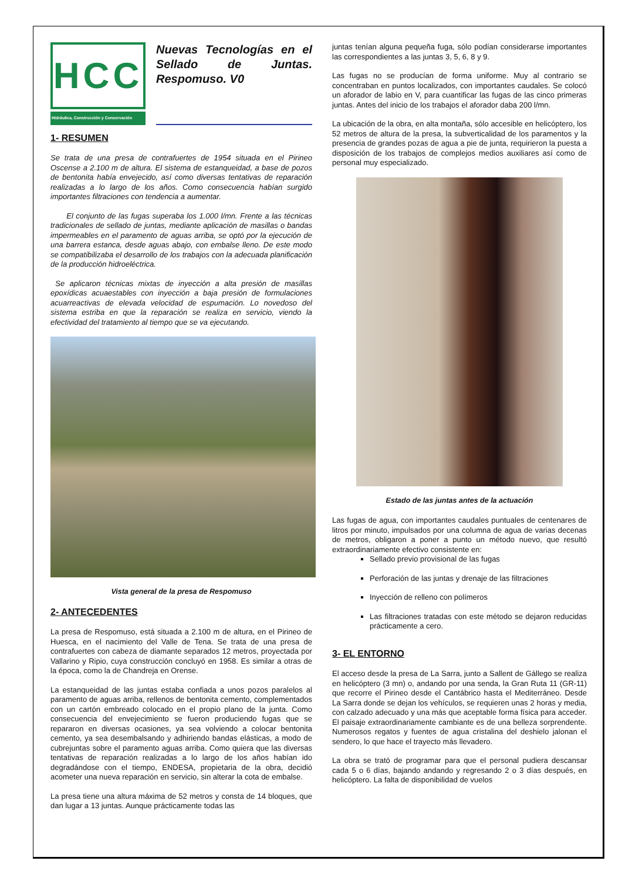HCC
Hidráulica, Construcción y Conservación
Nuevas Tecnologías en el Sellado de Juntas. Respomuso. V0
1- RESUMEN
Se trata de una presa de contrafuertes de 1954 situada en el Pirineo Oscense a 2.100 m de altura. El sistema de estanqueidad, a base de pozos de bentonita había envejecido, así como diversas tentativas de reparación realizadas a lo largo de los años. Como consecuencia habían surgido importantes filtraciones con tendencia a aumentar.
El conjunto de las fugas superaba los 1.000 l/mn. Frente a las técnicas tradicionales de sellado de juntas, mediante aplicación de masillas o bandas impermeables en el paramento de aguas arriba, se optó por la ejecución de una barrera estanca, desde aguas abajo, con embalse lleno. De este modo se compatibilizaba el desarrollo de los trabajos con la adecuada planificación de la producción hidroeléctrica.
Se aplicaron técnicas mixtas de inyección a alta presión de masillas epoxídicas acuaestables con inyección a baja presión de formulaciones acuarreactivas de elevada velocidad de espumación. Lo novedoso del sistema estriba en que la reparación se realiza en servicio, viendo la efectividad del tratamiento al tiempo que se va ejecutando.
Vista general de la presa de Respomuso
2- ANTECEDENTES
La presa de Respomuso, está situada a 2.100 m de altura, en el Pirineo de Huesca, en el nacimiento del Valle de Tena. Se trata de una presa de contrafuertes con cabeza de diamante separados 12 metros, proyectada por Vallarino y Ripio, cuya construcción concluyó en 1958. Es similar a otras de la época, como la de Chandreja en Orense.
La estanqueidad de las juntas estaba confiada a unos pozos paralelos al paramento de aguas arriba, rellenos de bentonita cemento, complementados con un cartón embreado colocado en el propio plano de la junta. Como consecuencia del envejecimiento se fueron produciendo fugas que se repararon en diversas ocasiones, ya sea volviendo a colocar bentonita cemento, ya sea desembalsando y adhiriendo bandas elásticas, a modo de cubrejuntas sobre el paramento aguas arriba. Como quiera que las diversas tentativas de reparación realizadas a lo largo de los años habían ido degradándose con el tiempo, ENDESA, propietaria de la obra, decidió acometer una nueva reparación en servicio, sin alterar la cota de embalse.
La presa tiene una altura máxima de 52 metros y consta de 14 bloques, que dan lugar a 13 juntas. Aunque prácticamente todas las
juntas tenían alguna pequeña fuga, sólo podían considerarse importantes las correspondientes a las juntas 3, 5, 6, 8 y 9.
Las fugas no se producían de forma uniforme. Muy al contrario se concentraban en puntos localizados, con importantes caudales. Se colocó un aforador de labio en V, para cuantificar las fugas de las cinco primeras juntas. Antes del inicio de los trabajos el aforador daba 200 l/mn.
La ubicación de la obra, en alta montaña, sólo accesible en helicóptero, los 52 metros de altura de la presa, la subverticalidad de los paramentos y la presencia de grandes pozas de agua a pie de junta, requirieron la puesta a disposición de los trabajos de complejos medios auxiliares así como de personal muy especializado.
Estado de las juntas antes de la actuación
Las fugas de agua, con importantes caudales puntuales de centenares de litros por minuto, impulsados por una columna de agua de varias decenas de metros, obligaron a poner a punto un método nuevo, que resultó extraordinariamente efectivo consistente en:
Sellado previo provisional de las fugas
Perforación de las juntas y drenaje de las filtraciones
Inyección de relleno con polímeros
Las filtraciones tratadas con este método se dejaron reducidas prácticamente a cero.
3- EL ENTORNO
El acceso desde la presa de La Sarra, junto a Sallent de Gállego se realiza en helicóptero (3 mn) o, andando por una senda, la Gran Ruta 11 (GR-11) que recorre el Pirineo desde el Cantábrico hasta el Mediterráneo. Desde La Sarra donde se dejan los vehículos, se requieren unas 2 horas y media, con calzado adecuado y una más que aceptable forma física para acceder. El paisaje extraordinariamente cambiante es de una belleza sorprendente. Numerosos regatos y fuentes de agua cristalina del deshielo jalonan el sendero, lo que hace el trayecto más llevadero.
La obra se trató de programar para que el personal pudiera descansar cada 5 o 6 días, bajando andando y regresando 2 o 3 días después, en helicóptero. La falta de disponibilidad de vuelos